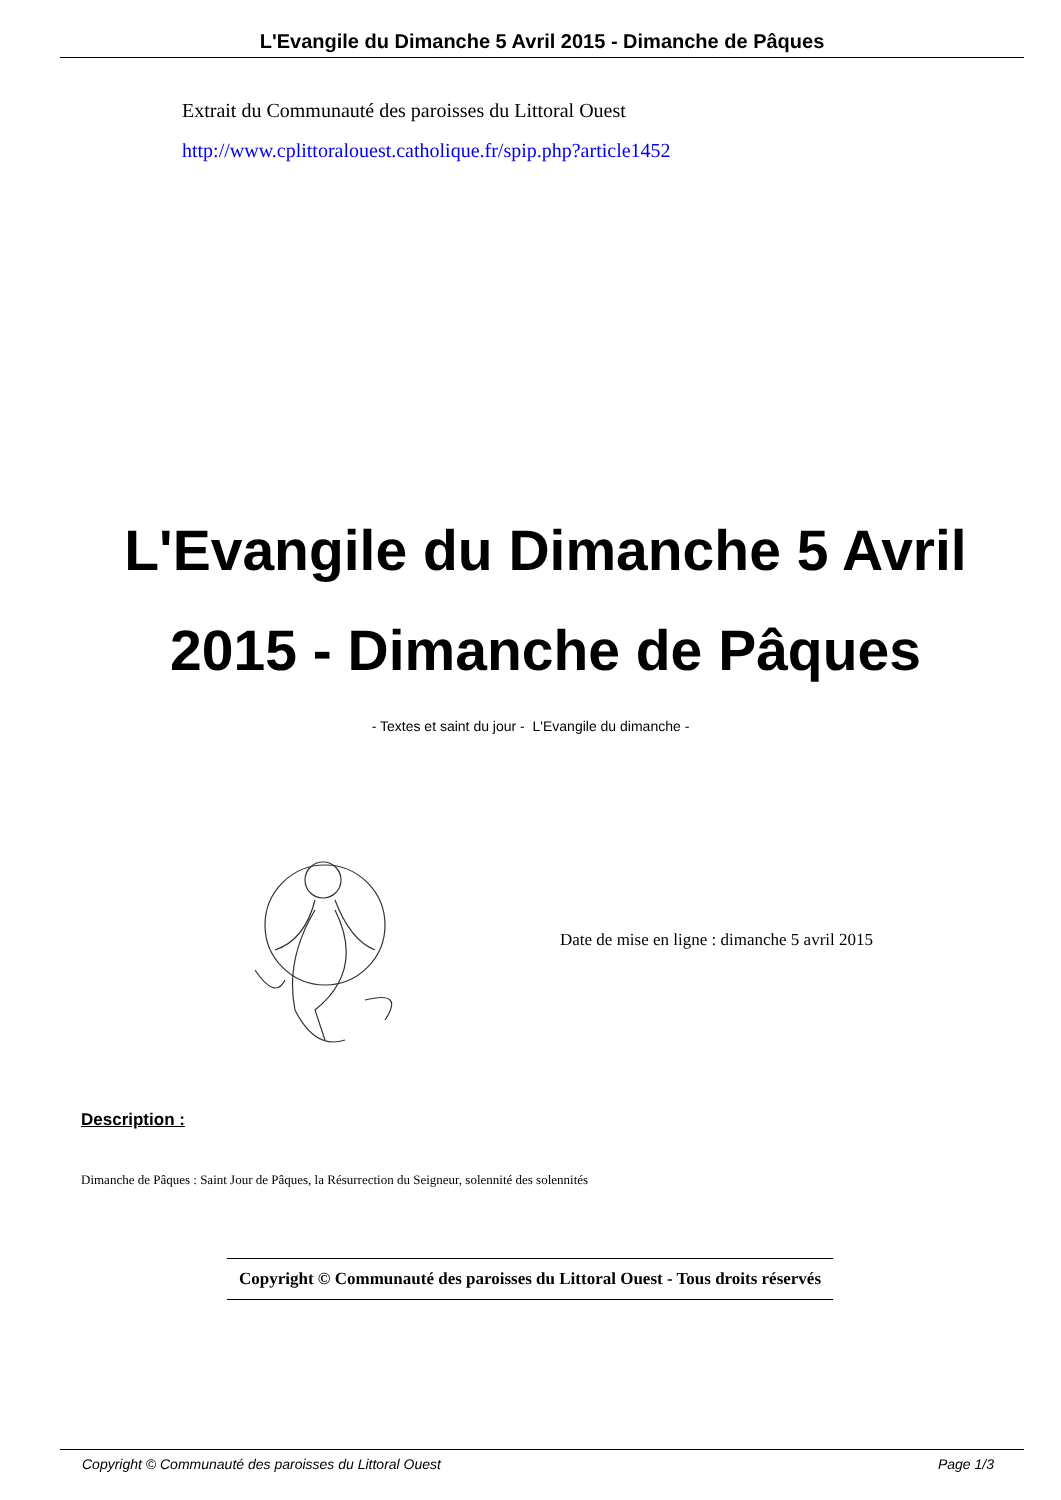L'Evangile du Dimanche 5 Avril 2015 - Dimanche de Pâques
Extrait du Communauté des paroisses du Littoral Ouest
http://www.cplittoralouest.catholique.fr/spip.php?article1452
L'Evangile du Dimanche 5 Avril 2015 - Dimanche de Pâques
- Textes et saint du jour - L'Evangile du dimanche -
Date de mise en ligne : dimanche 5 avril 2015
Description :
Dimanche de Pâques : Saint Jour de Pâques, la Résurrection du Seigneur, solennité des solennités
Copyright © Communauté des paroisses du Littoral Ouest - Tous droits réservés
Copyright © Communauté des paroisses du Littoral Ouest Page 1/3